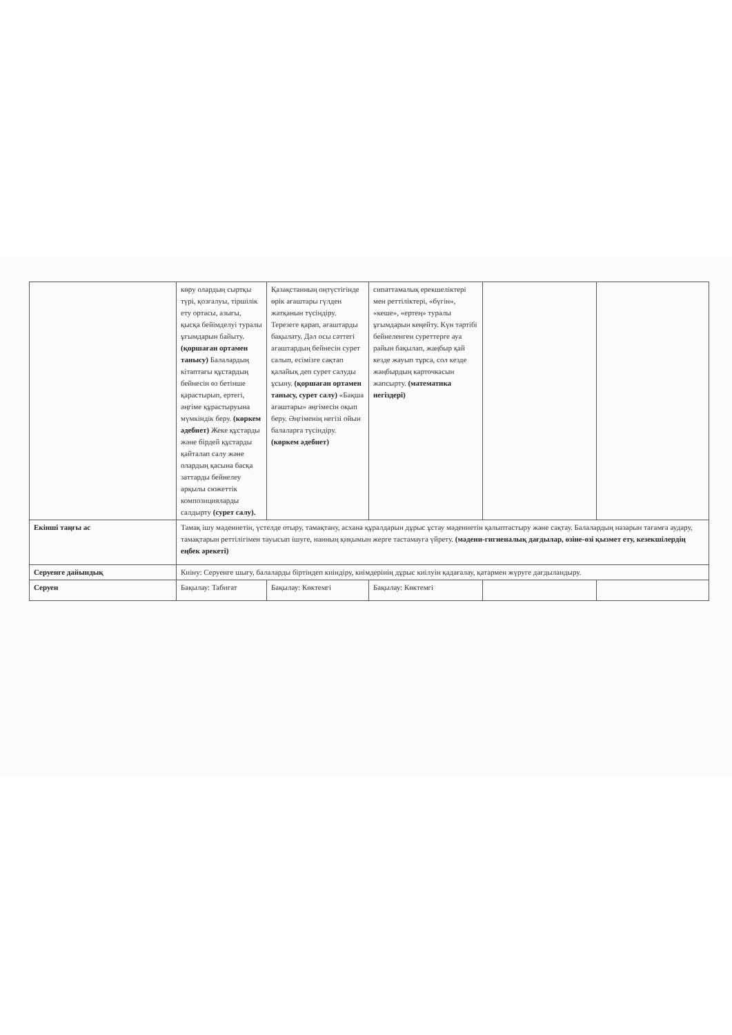| | көру олардың сыртқы түрі, қозғалуы, тіршілік ету ортасы, азығы, қысқа бейімделуі туралы ұғымдарын байыту. (қоршаған ортамен танысу) Балалардың кітаптағы құстардың бейнесін өз бетінше қарастырып, ертегі, әңгіме құрастыруына мүмкіндік беру. (көркем әдебиет) Жеке құстарды және бірдей құстарды қайталап салу және олардың қасына басқа заттарды бейнелеу арқылы сюжеттік композицияларды салдырту (сурет салу). | Қазақстанның оңтүстігінде өрік ағаштары гүлден жатқанын түсіндіру. Терезеге қарап, ағаштарды бақылату. Дәл осы сәттегі ағаштардың бейнесін сурет салып, есімізге сақтап қалайық деп сурет салуды ұсыну. (қоршаған ортамен танысу, сурет салу) «Бақша ағаштары» әңгімесін оқып беру. Әңгіменің негізі ойын балаларға түсіндіру. (көркем әдебиет) | сипаттамалық ерекшеліктері мен реттіліктері, «бүгін», «кеше», «ертең» туралы ұғымдарын кеңейту. Күн тәртібі бейнеленген суреттерге ауа райын бақылап, жаңбыр қай кезде жауып тұрса, сол кезде жаңбырдың карточкасын жапсырту. (математика негіздері) | | |
| Екінші таңғы ас | Тамақ ішу мәдениетін, үстелде отыру, тамақтану, асхана құралдарын дұрыс ұстау мәдениетін қалыптастыру және сақтау. Балалардың назарын тағамға аудару, тамақтарын реттілігімен тауысып ішуге, нанның қиқымын жерге тастамауға үйрету. (мәдени-гигиеналық дағдылар, өзіне-өзі қызмет ету, кезекшілердің еңбек әрекеті) | | | | |
| Серуенге дайындық | Киіну: Серуенге шығу, балаларды біртіндеп киіндіру, киімдерінің дұрыс киілуін қадағалау, қатармен жүруге дағдыландыру. | | | | |
| Серуен | Бақылау: Табиғат | Бақылау: Көктемгі | Бақылау: Көктемгі | | |